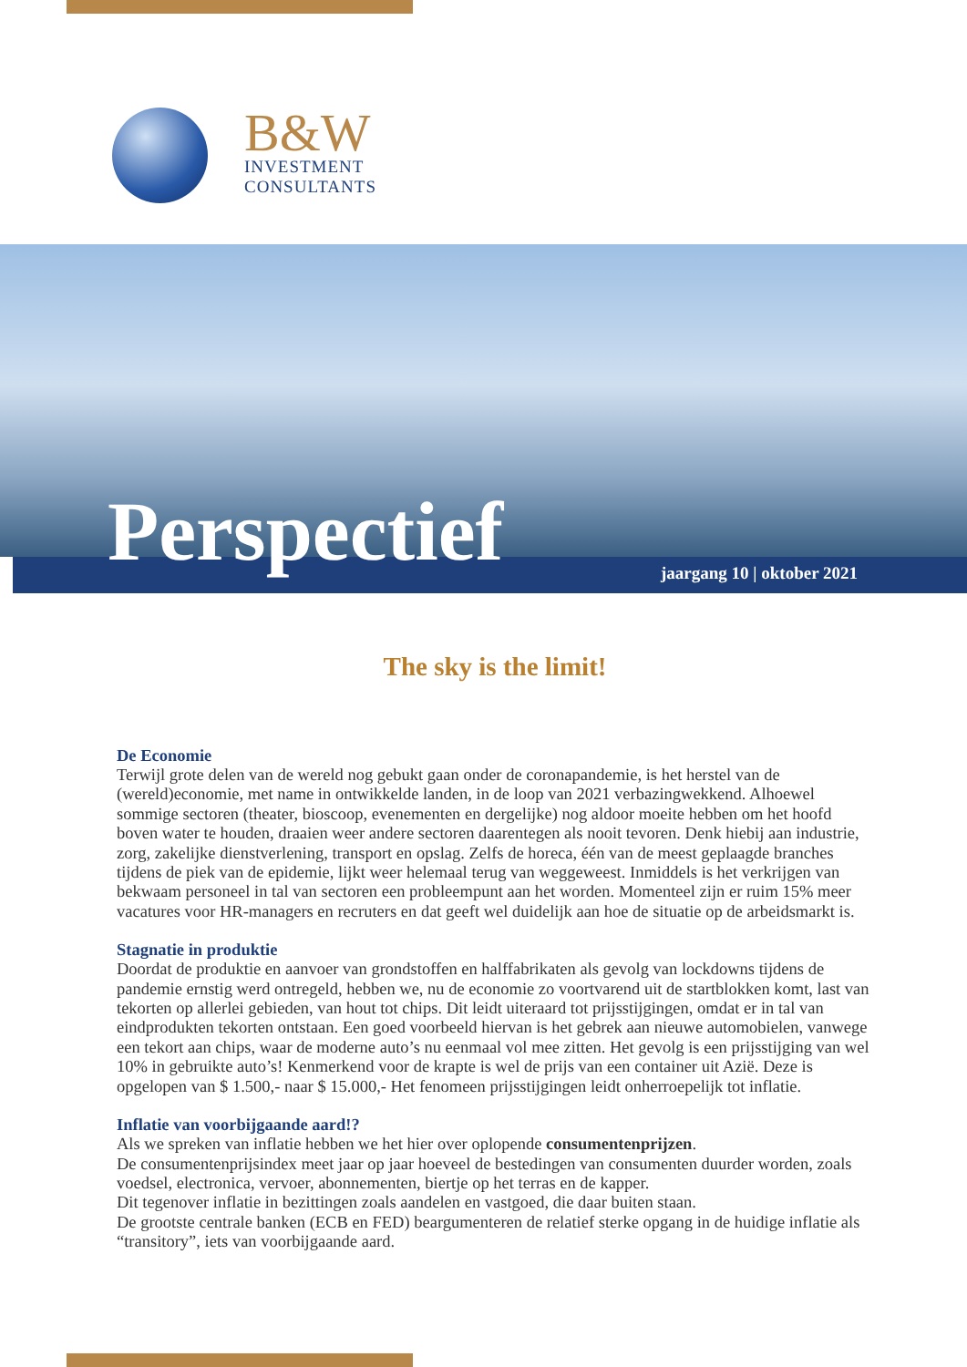B&W
INVESTMENT
CONSULTANTS
Perspectief jaargang 10 | oktober 2021
The sky is the limit!
De Economie
Terwijl grote delen van de wereld nog gebukt gaan onder de coronapandemie, is het herstel van de (wereld)economie, met name in ontwikkelde landen, in de loop van 2021 verbazingwekkend. Alhoewel sommige sectoren (theater, bioscoop, evenementen en dergelijke) nog aldoor moeite hebben om het hoofd boven water te houden, draaien weer andere sectoren daarentegen als nooit tevoren. Denk hiebij aan industrie, zorg, zakelijke dienstverlening, transport en opslag. Zelfs de horeca, één van de meest geplaagde branches tijdens de piek van de epidemie, lijkt weer helemaal terug van weggeweest. Inmiddels is het verkrijgen van bekwaam personeel in tal van sectoren een probleempunt aan het worden. Momenteel zijn er ruim 15% meer vacatures voor HR-managers en recruters en dat geeft wel duidelijk aan hoe de situatie op de arbeidsmarkt is.
Stagnatie in produktie
Doordat de produktie en aanvoer van grondstoffen en halffabrikaten als gevolg van lockdowns tijdens de pandemie ernstig werd ontregeld, hebben we, nu de economie zo voortvarend uit de startblokken komt, last van tekorten op allerlei gebieden, van hout tot chips. Dit leidt uiteraard tot prijsstijgingen, omdat er in tal van eindprodukten tekorten ontstaan. Een goed voorbeeld hiervan is het gebrek aan nieuwe automobielen, vanwege een tekort aan chips, waar de moderne auto’s nu eenmaal vol mee zitten. Het gevolg is een prijsstijging van wel 10% in gebruikte auto’s! Kenmerkend voor de krapte is wel de prijs van een container uit Azië. Deze is opgelopen van $ 1.500,- naar $ 15.000,- Het fenomeen prijsstijgingen leidt onherroepelijk tot inflatie.
Inflatie van voorbijgaande aard!?
Als we spreken van inflatie hebben we het hier over oplopende consumentenprijzen.
De consumentenprijsindex meet jaar op jaar hoeveel de bestedingen van consumenten duurder worden, zoals voedsel, electronica, vervoer, abonnementen, biertje op het terras en de kapper.
Dit tegenover inflatie in bezittingen zoals aandelen en vastgoed, die daar buiten staan.
De grootste centrale banken (ECB en FED) beargumenteren de relatief sterke opgang in de huidige inflatie als “transitory”, iets van voorbijgaande aard.